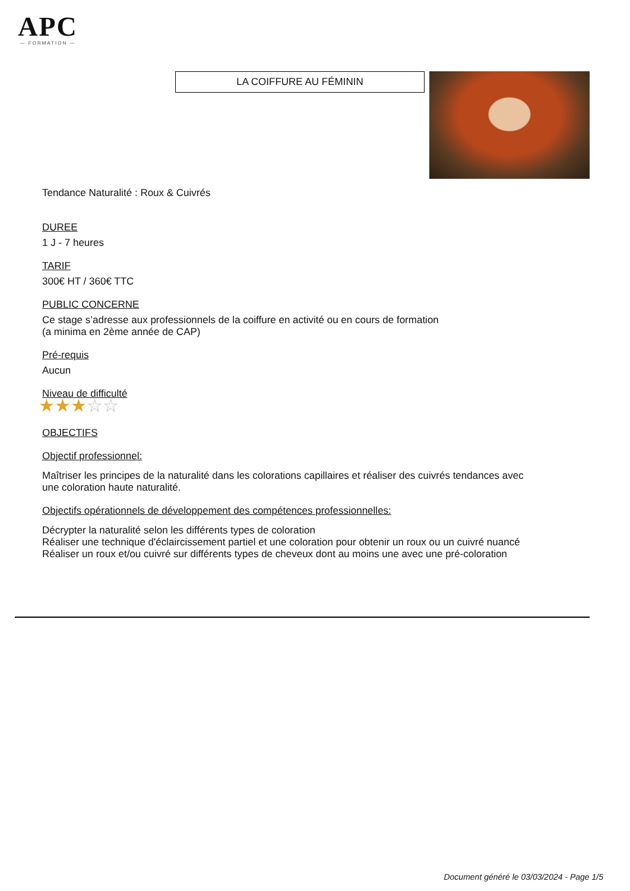APC
— FORMATION —
LA COIFFURE AU FÉMININ
Tendance Naturalité : Roux & Cuivrés
DUREE
1 J - 7 heures
TARIF
300€ HT / 360€ TTC
PUBLIC CONCERNE
Ce stage s’adresse aux professionnels de la coiffure en activité ou en cours de formation
(a minima en 2ème année de CAP)
Pré-requis
Aucun
Niveau de difficulté
★★★☆☆
OBJECTIFS
Objectif professionnel:
Maîtriser les principes de la naturalité dans les colorations capillaires et réaliser des cuivrés tendances avec une coloration haute naturalité.
Objectifs opérationnels de développement des compétences professionnelles:
Décrypter la naturalité selon les différents types de coloration
Réaliser une technique d'éclaircissement partiel et une coloration pour obtenir un roux ou un cuivré nuancé
Réaliser un roux et/ou cuivré sur différents types de cheveux dont au moins une avec une pré-coloration
Document généré le 03/03/2024 - Page 1/5